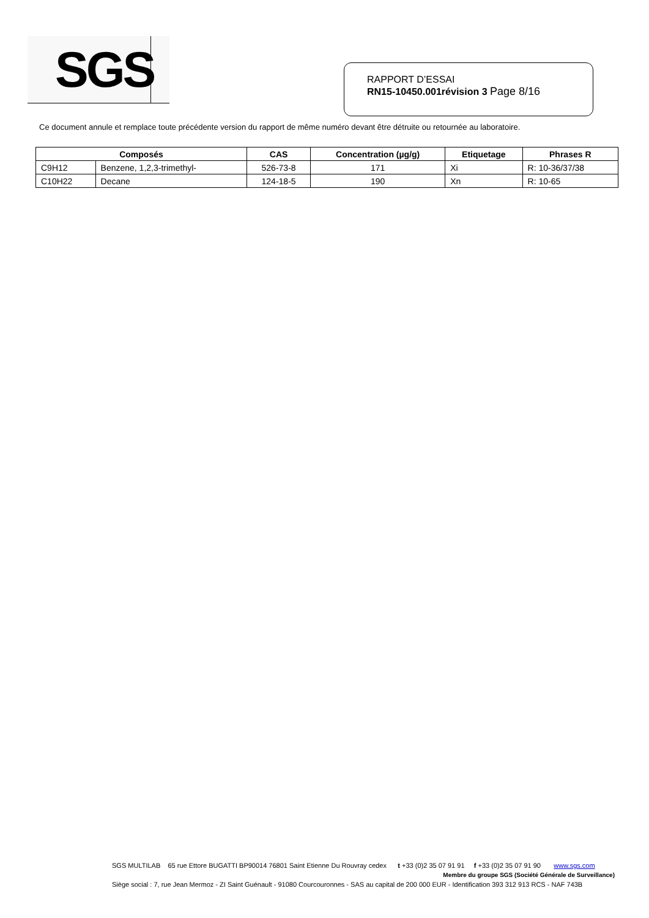SGS
RAPPORT D’ESSAI
RN15-10450.001révision 3 Page 8/16
Ce document annule et remplace toute précédente version du rapport de même numéro devant être détruite ou retournée au laboratoire.
| Composés | | CAS | Concentration (µg/g) | Etiquetage | Phrases R |
| --- | --- | --- | --- | --- | --- |
| C9H12 | Benzene, 1,2,3-trimethyl- | 526-73-8 | 171 | Xi | R: 10-36/37/38 |
| C10H22 | Decane | 124-18-5 | 190 | Xn | R: 10-65 |
SGS MULTILAB 65 rue Ettore BUGATTI BP90014 76801 Saint Etienne Du Rouvray cedex t +33 (0)2 35 07 91 91 f +33 (0)2 35 07 91 90 www.sgs.com
Membre du groupe SGS (Société Générale de Surveillance)
Siège social : 7, rue Jean Mermoz - ZI Saint Guénault - 91080 Courcouronnes - SAS au capital de 200 000 EUR - Identification 393 312 913 RCS - NAF 743B